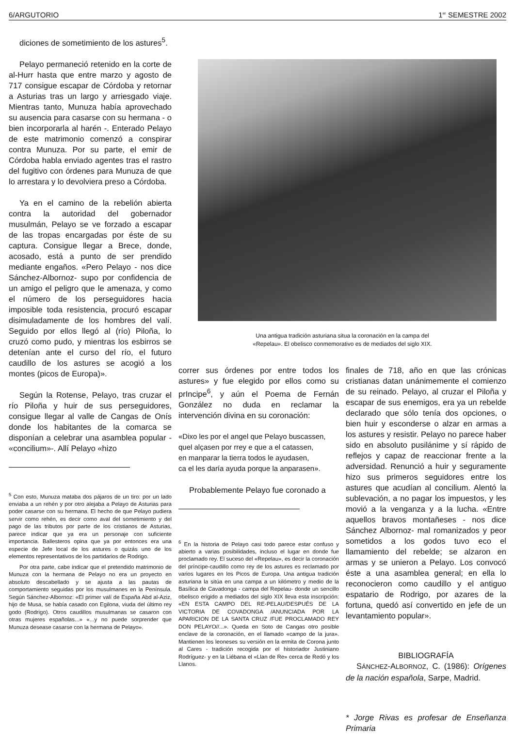6/ARGUTORIO 1<sup>er</sup> SEMESTRE 2002
diciones de sometimiento de los astures<sup>5</sup>.
Pelayo permaneció retenido en la corte de al-Hurr hasta que entre marzo y agosto de 717 consigue escapar de Córdoba y retornar a Asturias tras un largo y arriesgado viaje. Mientras tanto, Munuza había aprovechado su ausencia para casarse con su hermana - o bien incorporarla al harén -. Enterado Pelayo de este matrimonio comenzó a conspirar contra Munuza. Por su parte, el emir de Córdoba habla enviado agentes tras el rastro del fugitivo con órdenes para Munuza de que lo arrestara y lo devolviera preso a Córdoba.
Ya en el camino de la rebelión abierta contra la autoridad del gobernador musulmán, Pelayo se ve forzado a escapar de las tropas encargadas por éste de su captura. Consigue llegar a Brece, donde, acosado, está a punto de ser prendido mediante engaños. «Pero Pelayo - nos dice Sánchez-Albornoz- supo por confidencia de un amigo el peligro que le amenaza, y como el número de los perseguidores hacia imposible toda resistencia, procuró escapar disimuladamente de los hombres del valí. Seguido por ellos llegó al (río) Piloña, lo cruzó como pudo, y mientras los esbirros se detenían ante el curso del río, el futuro caudillo de los astures se acogió a los montes (picos de Europa)».
Según la Rotense, Pelayo, tras cruzar el río Piloña y huir de sus perseguidores, consigue llegar al valle de Cangas de Onís donde los habitantes de la comarca se disponían a celebrar una asamblea popular - «concilium»-. Allí Pelayo «hizo
<sup>5</sup> Con esto, Munuza mataba dos pájaros de un tiro: por un lado enviaba a un rehén y por otro alejaba a Pelayo de Asturias para poder casarse con su hermana. El hecho de que Pelayo pudiera servir como rehén, es decir como aval del sometimiento y del pago de las tributos por parte de los cristianos de Asturias, parece indicar que ya era un personaje con suficiente importancia. Ballesteros opina que ya por entonces era una especie de Jefe local de los astures o quizás uno de los elementos representativos de los partidarios de Rodrigo.
Por otra parte, cabe indicar que el pretendido matrimonio de Munuza con la hermana de Pelayo no era un proyecto en absoluto descabellado y se ajusta a las pautas de comportamiento seguidas por los musulmanes en la Península. Según Sánchez-Albornoz: «El primer valí de España Abd al-Aziz, hijo de Musa, se había casado con Egilona, viuda del último rey godo (Rodrigo). Otros caudillos musulmanas se casaron con otras mujeres españolas...» «...y no puede sorprender que Munuza desease casarse con la hermana de Pelayo».
Una antigua tradición asturiana situa la coronación en la campa del
«Repelau». El obelisco conmemorativo es de mediados del siglo XIX.
correr sus órdenes por entre todos los astures» y fue elegido por ellos como su prIncipe<sup>6</sup>, y aún el Poema de Fernán González no duda en reclamar la intervención divina en su coronación:
«Dixo les por el angel que Pelayo buscassen,
quel alçasen por rrey e que a el catassen,
en manparar la tierra todos le ayudasen,
ca el les daría ayuda porque la anparasen».
Probablemente Pelayo fue coronado a
<sup>6</sup> En la historia de Pelayo casi todo parece estar confuso y abierto a varias posibilidades, incluso el lugar en donde fue proclamado rey. El suceso del «Repelau», es decir la coronación del príncipe-caudillo como rey de los astures es reclamado por varios lugares en los Picos de Europa. Una antigua tradición asturiana la sitúa en una campa a un kilómetro y medio de la Basílica de Cavadonga - campa del Repelau- donde un sencillo obelisco erigido a mediados del siglo XIX lleva esta inscripción: «EN ESTA CAMPO DEL RE-PELAU/DESPUÉS DE LA VICTORIA DE COVADONGA /ANUNCIADA POR LA APARICION DE LA SANTA CRUZ /FUE PROCLAMADO REY DON PELAYO//...». Queda en Soto de Cangas otro posible enclave de la coronación, en el llamado «campo de la jura». Mantienen los leoneses su versión en la ermita de Corona junto al Cares - tradición recogida por el historiador Justiniano Rodríguez- y en la Liébana el «Llan de Re» cerca de Redó y los Llanos.
finales de 718, año en que las crónicas cristianas datan unánimemente el comienzo de su reinado. Pelayo, al cruzar el Piloña y escapar de sus enemigos, era ya un rebelde declarado que sólo tenía dos opciones, o bien huir y esconderse o alzar en armas a los astures y resistir. Pelayo no parece haber sido en absoluto pusilánime y sí rápido de reflejos y capaz de reaccionar frente a la adversidad. Renunció a huir y seguramente hizo sus primeros seguidores entre los astures que acudían al concilium. Alentó la sublevación, a no pagar los impuestos, y les movió a la venganza y a la lucha. «Entre aquellos bravos montañeses - nos dice Sánchez Albornoz- mal romanizados y peor sometidos a los godos tuvo eco el llamamiento del rebelde; se alzaron en armas y se unieron a Pelayo. Los convocó éste a una asamblea general; en ella lo reconocieron como caudillo y el antiguo espatario de Rodrigo, por azares de la fortuna, quedó así convertido en jefe de un levantamiento popular».
BIBLIOGRAFÍA
SÁNCHEZ-ALBORNOZ, C. (1986): Orígenes de la nación española, Sarpe, Madrid.
* Jorge Rivas es profesar de Enseñanza Primaria